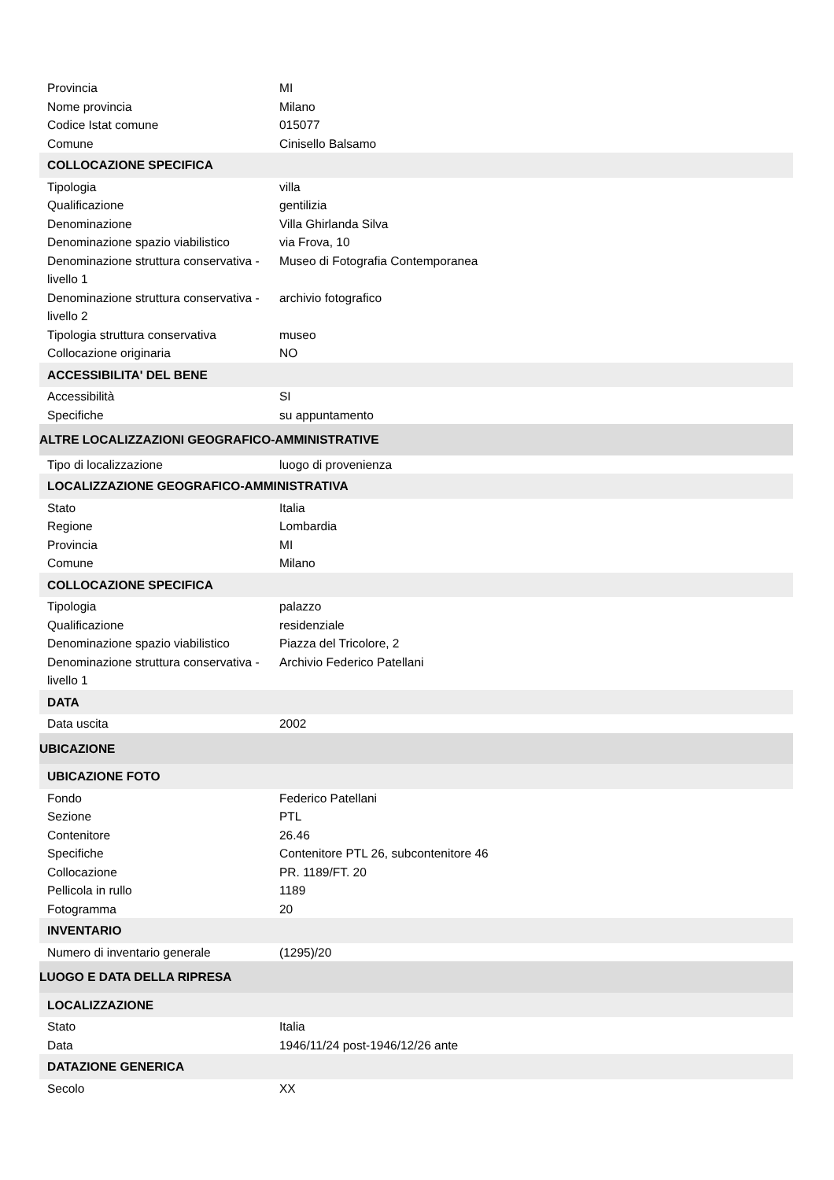| Provincia | MI |
| Nome provincia | Milano |
| Codice Istat comune | 015077 |
| Comune | Cinisello Balsamo |
| COLLOCAZIONE SPECIFICA | |
| Tipologia | villa |
| Qualificazione | gentilizia |
| Denominazione | Villa Ghirlanda Silva |
| Denominazione spazio viabilistico | via Frova, 10 |
| Denominazione struttura conservativa - livello 1 | Museo di Fotografia Contemporanea |
| Denominazione struttura conservativa - livello 2 | archivio fotografico |
| Tipologia struttura conservativa | museo |
| Collocazione originaria | NO |
| ACCESSIBILITA' DEL BENE | |
| Accessibilità | SI |
| Specifiche | su appuntamento |
| ALTRE LOCALIZZAZIONI GEOGRAFICO-AMMINISTRATIVE | |
| Tipo di localizzazione | luogo di provenienza |
| LOCALIZZAZIONE GEOGRAFICO-AMMINISTRATIVA | |
| Stato | Italia |
| Regione | Lombardia |
| Provincia | MI |
| Comune | Milano |
| COLLOCAZIONE SPECIFICA | |
| Tipologia | palazzo |
| Qualificazione | residenziale |
| Denominazione spazio viabilistico | Piazza del Tricolore, 2 |
| Denominazione struttura conservativa - livello 1 | Archivio Federico Patellani |
| DATA | |
| Data uscita | 2002 |
| UBICAZIONE | |
| UBICAZIONE FOTO | |
| Fondo | Federico Patellani |
| Sezione | PTL |
| Contenitore | 26.46 |
| Specifiche | Contenitore PTL 26, subcontenitore 46 |
| Collocazione | PR. 1189/FT. 20 |
| Pellicola in rullo | 1189 |
| Fotogramma | 20 |
| INVENTARIO | |
| Numero di inventario generale | (1295)/20 |
| LUOGO E DATA DELLA RIPRESA | |
| LOCALIZZAZIONE | |
| Stato | Italia |
| Data | 1946/11/24 post-1946/12/26 ante |
| DATAZIONE GENERICA | |
| Secolo | XX |